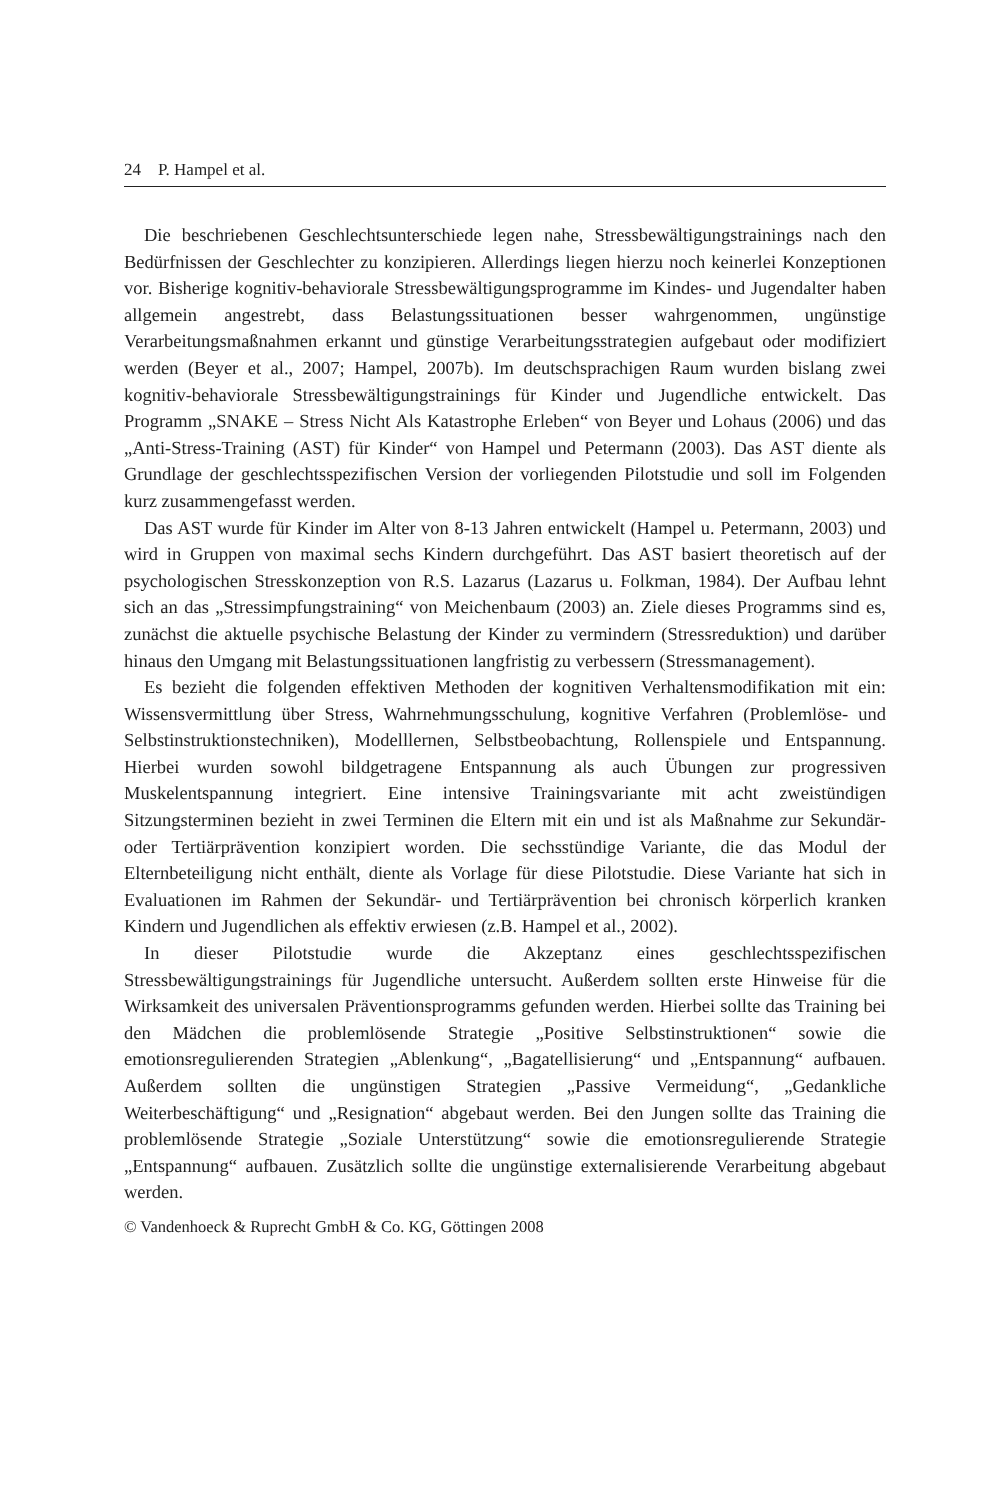24 P. Hampel et al.
Die beschriebenen Geschlechtsunterschiede legen nahe, Stressbewältigungstrainings nach den Bedürfnissen der Geschlechter zu konzipieren. Allerdings liegen hierzu noch keinerlei Konzeptionen vor. Bisherige kognitiv-behaviorale Stressbewältigungsprogramme im Kindes- und Jugendalter haben allgemein angestrebt, dass Belastungssituationen besser wahrgenommen, ungünstige Verarbeitungsmaßnahmen erkannt und günstige Verarbeitungsstrategien aufgebaut oder modifiziert werden (Beyer et al., 2007; Hampel, 2007b). Im deutschsprachigen Raum wurden bislang zwei kognitiv-behaviorale Stressbewältigungstrainings für Kinder und Jugendliche entwickelt. Das Programm „SNAKE – Stress Nicht Als Katastrophe Erleben“ von Beyer und Lohaus (2006) und das „Anti-Stress-Training (AST) für Kinder“ von Hampel und Petermann (2003). Das AST diente als Grundlage der geschlechtsspezifischen Version der vorliegenden Pilotstudie und soll im Folgenden kurz zusammengefasst werden.
Das AST wurde für Kinder im Alter von 8-13 Jahren entwickelt (Hampel u. Petermann, 2003) und wird in Gruppen von maximal sechs Kindern durchgeführt. Das AST basiert theoretisch auf der psychologischen Stresskonzeption von R.S. Lazarus (Lazarus u. Folkman, 1984). Der Aufbau lehnt sich an das „Stressimpfungstraining“ von Meichenbaum (2003) an. Ziele dieses Programms sind es, zunächst die aktuelle psychische Belastung der Kinder zu vermindern (Stressreduktion) und darüber hinaus den Umgang mit Belastungssituationen langfristig zu verbessern (Stressmanagement).
Es bezieht die folgenden effektiven Methoden der kognitiven Verhaltensmodifikation mit ein: Wissensvermittlung über Stress, Wahrnehmungsschulung, kognitive Verfahren (Problemlöse- und Selbstinstruktionstechniken), Modelllernen, Selbstbeobachtung, Rollenspiele und Entspannung. Hierbei wurden sowohl bildgetragene Entspannung als auch Übungen zur progressiven Muskelentspannung integriert. Eine intensive Trainingsvariante mit acht zweistündigen Sitzungsterminen bezieht in zwei Terminen die Eltern mit ein und ist als Maßnahme zur Sekundär- oder Tertiärprävention konzipiert worden. Die sechsstündige Variante, die das Modul der Elternbeteiligung nicht enthält, diente als Vorlage für diese Pilotstudie. Diese Variante hat sich in Evaluationen im Rahmen der Sekundär- und Tertiärprävention bei chronisch körperlich kranken Kindern und Jugendlichen als effektiv erwiesen (z.B. Hampel et al., 2002).
In dieser Pilotstudie wurde die Akzeptanz eines geschlechtsspezifischen Stressbewältigungstrainings für Jugendliche untersucht. Außerdem sollten erste Hinweise für die Wirksamkeit des universalen Präventionsprogramms gefunden werden. Hierbei sollte das Training bei den Mädchen die problemlösende Strategie „Positive Selbstinstruktionen“ sowie die emotionsregulierenden Strategien „Ablenkung“, „Bagatellisierung“ und „Entspannung“ aufbauen. Außerdem sollten die ungünstigen Strategien „Passive Vermeidung“, „Gedankliche Weiterbeschäftigung“ und „Resignation“ abgebaut werden. Bei den Jungen sollte das Training die problemlösende Strategie „Soziale Unterstützung“ sowie die emotionsregulierende Strategie „Entspannung“ aufbauen. Zusätzlich sollte die ungünstige externalisierende Verarbeitung abgebaut werden.
© Vandenhoeck & Ruprecht GmbH & Co. KG, Göttingen 2008